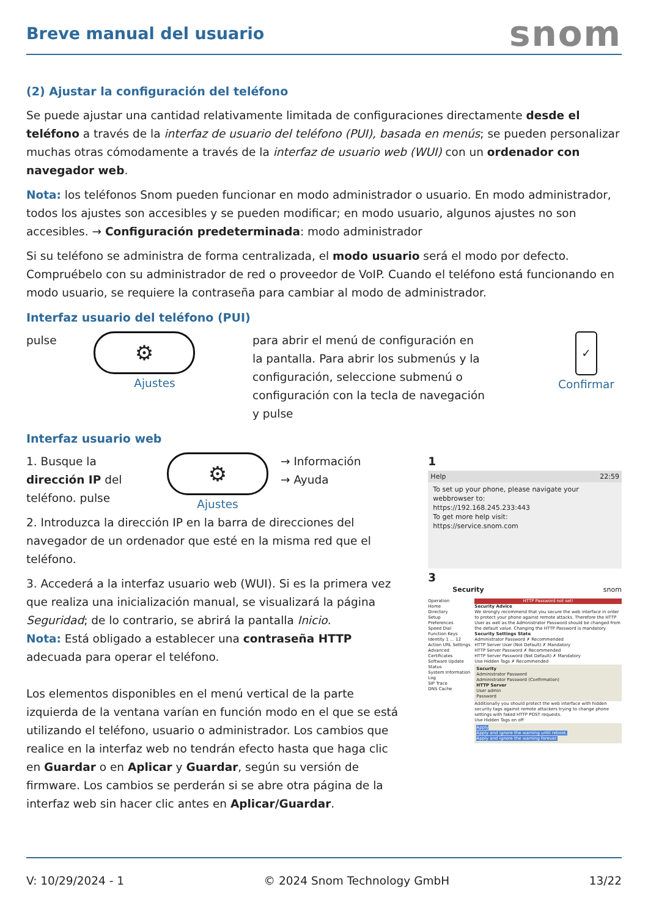Breve manual del usuario
snom
(2) Ajustar la configuración del teléfono
Se puede ajustar una cantidad relativamente limitada de configuraciones directamente desde el teléfono a través de la interfaz de usuario del teléfono (PUI), basada en menús; se pueden personalizar muchas otras cómodamente a través de la interfaz de usuario web (WUI) con un ordenador con navegador web.
Nota: los teléfonos Snom pueden funcionar en modo administrador o usuario. En modo administrador, todos los ajustes son accesibles y se pueden modificar; en modo usuario, algunos ajustes no son accesibles. → Configuración predeterminada: modo administrador
Si su teléfono se administra de forma centralizada, el modo usuario será el modo por defecto. Compruébelo con su administrador de red o proveedor de VoIP. Cuando el teléfono está funcionando en modo usuario, se requiere la contraseña para cambiar al modo de administrador.
Interfaz usuario del teléfono (PUI)
pulse
⚙
Ajustes
para abrir el menú de configuración en la pantalla. Para abrir los submenús y la configuración, seleccione submenú o configuración con la tecla de navegación y pulse
✓
Confirmar
Interfaz usuario web
1. Busque la dirección IP del teléfono. pulse
⚙
Ajustes
→ Información
→ Ayuda
2. Introduzca la dirección IP en la barra de direcciones del navegador de un ordenador que esté en la misma red que el teléfono.
3. Accederá a la interfaz usuario web (WUI). Si es la primera vez que realiza una inicialización manual, se visualizará la página Seguridad; de lo contrario, se abrirá la pantalla Inicio.
Nota: Está obligado a establecer una contraseña HTTP adecuada para operar el teléfono.
Los elementos disponibles en el menú vertical de la parte izquierda de la ventana varían en función modo en el que se está utilizando el teléfono, usuario o administrador. Los cambios que realice en la interfaz web no tendrán efecto hasta que haga clic en Guardar o en Aplicar y Guardar, según su versión de firmware. Los cambios se perderán si se abre otra página de la interfaz web sin hacer clic antes en Aplicar/Guardar.
1
Help 22:59
To set up your phone, please navigate your webbrowser to:
https://192.168.245.233:443
To get more help visit:
https://service.snom.com
3
Security snom
Operation
Home
Directory
Setup
Preferences
Speed Dial
Function Keys
Identity 1 … 12
Action URL Settings
Advanced
Certificates
Software Update
Status
System Information
Log
SIP Trace
DNS Cache
HTTP Password not set!
Security Advice
We strongly recommend that you secure the web interface in order to protect your phone against remote attacks. Therefore the HTTP User as well as the Administrator Password should be changed from the default value. Changing the HTTP Password is mandatory.
Security Settings State
Administrator Password ✗ Recommended
HTTP Server User (Not Default) ✗ Mandatory
HTTP Server Password ✗ Recommended
HTTP Server Password (Not Default) ✗ Mandatory
Use Hidden Tags ✗ Recommended
Security
Administrator Password
Administrator Password (Confirmation)
HTTP Server
User admin
Password
Additionally you should protect the web interface with hidden security tags against remote attackers trying to change phone settings with faked HTTP POST requests.
Use Hidden Tags on off
Apply
Apply and ignore the warning until reboot.
Apply and ignore the warning forever.
V: 10/29/2024 - 1 © 2024 Snom Technology GmbH 13/22